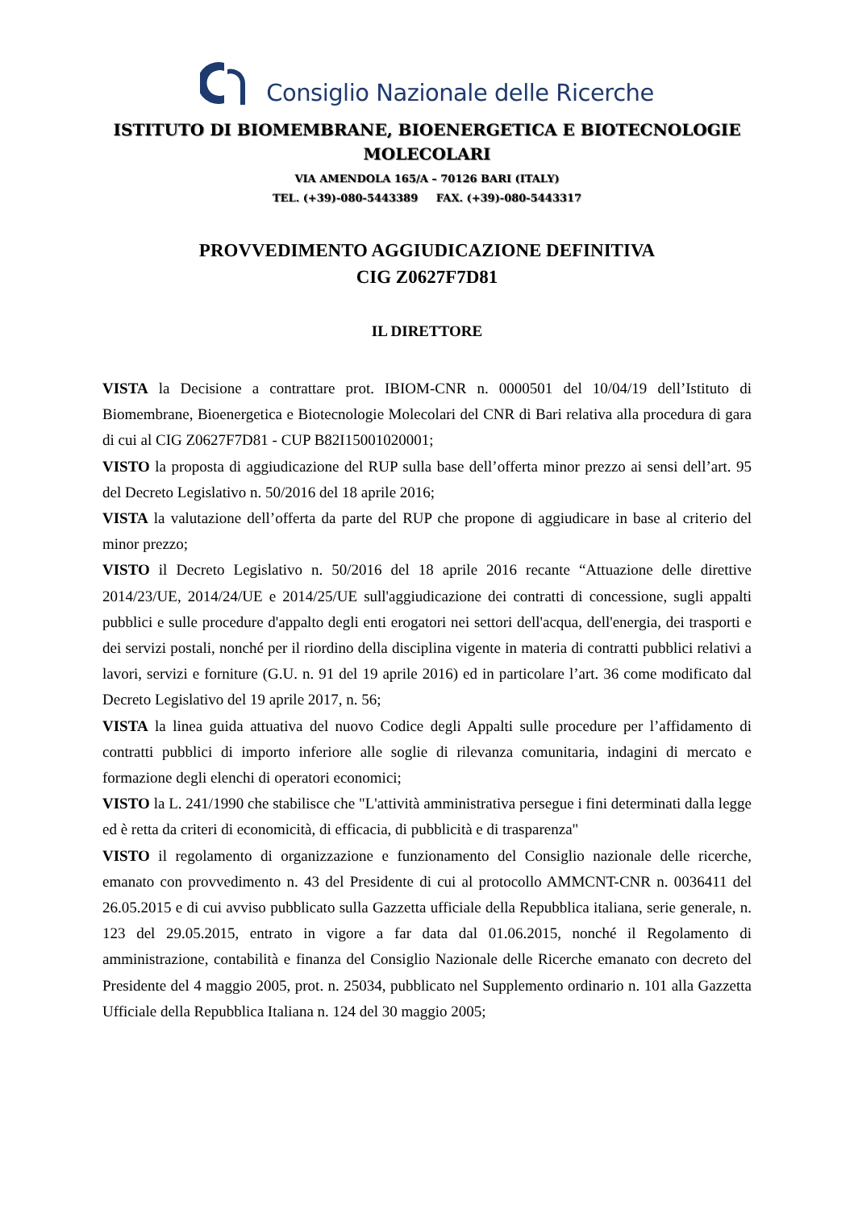Consiglio Nazionale delle Ricerche
ISTITUTO DI BIOMEMBRANE, BIOENERGETICA E BIOTECNOLOGIE MOLECOLARI
VIA AMENDOLA 165/A – 70126 BARI (ITALY)
TEL. (+39)-080-5443389 FAX. (+39)-080-5443317
PROVVEDIMENTO AGGIUDICAZIONE DEFINITIVA
CIG Z0627F7D81
IL DIRETTORE
VISTA la Decisione a contrattare prot. IBIOM-CNR n. 0000501 del 10/04/19 dell’Istituto di Biomembrane, Bioenergetica e Biotecnologie Molecolari del CNR di Bari relativa alla procedura di gara di cui al CIG Z0627F7D81 - CUP B82I15001020001;
VISTO la proposta di aggiudicazione del RUP sulla base dell’offerta minor prezzo ai sensi dell’art. 95 del Decreto Legislativo n. 50/2016 del 18 aprile 2016;
VISTA la valutazione dell’offerta da parte del RUP che propone di aggiudicare in base al criterio del minor prezzo;
VISTO il Decreto Legislativo n. 50/2016 del 18 aprile 2016 recante “Attuazione delle direttive 2014/23/UE, 2014/24/UE e 2014/25/UE sull'aggiudicazione dei contratti di concessione, sugli appalti pubblici e sulle procedure d'appalto degli enti erogatori nei settori dell'acqua, dell'energia, dei trasporti e dei servizi postali, nonché per il riordino della disciplina vigente in materia di contratti pubblici relativi a lavori, servizi e forniture (G.U. n. 91 del 19 aprile 2016) ed in particolare l’art. 36 come modificato dal Decreto Legislativo del 19 aprile 2017, n. 56;
VISTA la linea guida attuativa del nuovo Codice degli Appalti sulle procedure per l’affidamento di contratti pubblici di importo inferiore alle soglie di rilevanza comunitaria, indagini di mercato e formazione degli elenchi di operatori economici;
VISTO la L. 241/1990 che stabilisce che "L'attività amministrativa persegue i fini determinati dalla legge ed è retta da criteri di economicità, di efficacia, di pubblicità e di trasparenza"
VISTO il regolamento di organizzazione e funzionamento del Consiglio nazionale delle ricerche, emanato con provvedimento n. 43 del Presidente di cui al protocollo AMMCNT-CNR n. 0036411 del 26.05.2015 e di cui avviso pubblicato sulla Gazzetta ufficiale della Repubblica italiana, serie generale, n. 123 del 29.05.2015, entrato in vigore a far data dal 01.06.2015, nonché il Regolamento di amministrazione, contabilità e finanza del Consiglio Nazionale delle Ricerche emanato con decreto del Presidente del 4 maggio 2005, prot. n. 25034, pubblicato nel Supplemento ordinario n. 101 alla Gazzetta Ufficiale della Repubblica Italiana n. 124 del 30 maggio 2005;